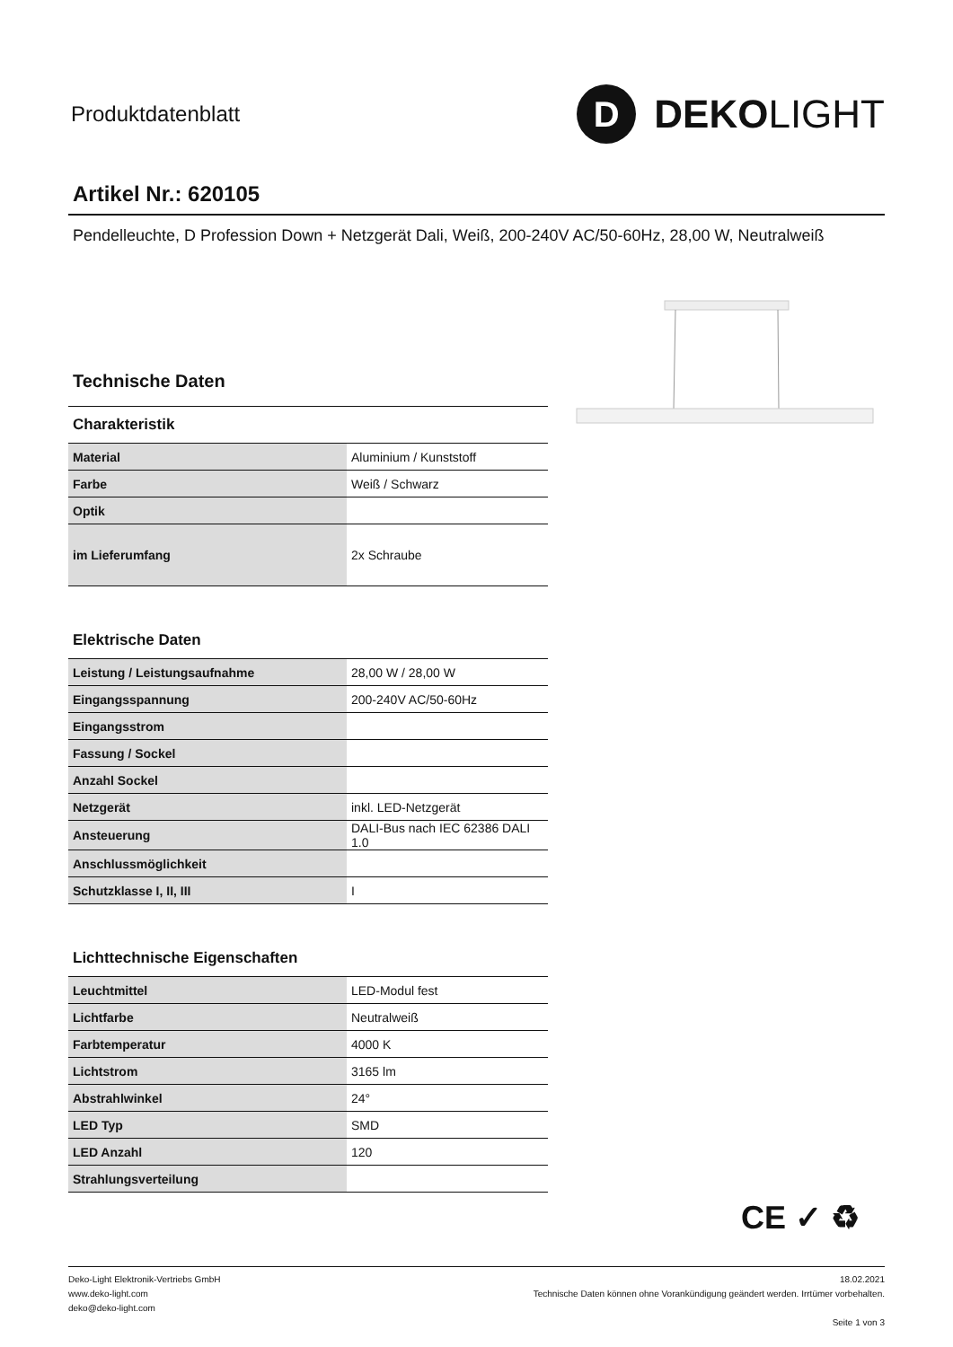Produktdatenblatt
D
DEKOLIGHT
Artikel Nr.: 620105
Pendelleuchte, D Profession Down + Netzgerät Dali, Weiß, 200-240V AC/50-60Hz, 28,00 W, Neutralweiß
Technische Daten
Charakteristik
| Material | Aluminium / Kunststoff |
| Farbe | Weiß / Schwarz |
| Optik | |
| im Lieferumfang | 2x Schraube |
Elektrische Daten
| Leistung / Leistungsaufnahme | 28,00 W / 28,00 W |
| Eingangsspannung | 200-240V AC/50-60Hz |
| Eingangsstrom | |
| Fassung / Sockel | |
| Anzahl Sockel | |
| Netzgerät | inkl. LED-Netzgerät |
| Ansteuerung | DALI-Bus nach IEC 62386 DALI 1.0 |
| Anschlussmöglichkeit | |
| Schutzklasse I, II, III | I |
Lichttechnische Eigenschaften
| Leuchtmittel | LED-Modul fest |
| Lichtfarbe | Neutralweiß |
| Farbtemperatur | 4000 K |
| Lichtstrom | 3165 lm |
| Abstrahlwinkel | 24° |
| LED Typ | SMD |
| LED Anzahl | 120 |
| Strahlungsverteilung | |
CE ✓ ♻
Deko-Light Elektronik-Vertriebs GmbH
www.deko-light.com
deko@deko-light.com
18.02.2021
Technische Daten können ohne Vorankündigung geändert werden. Irrtümer vorbehalten.
Seite 1 von 3